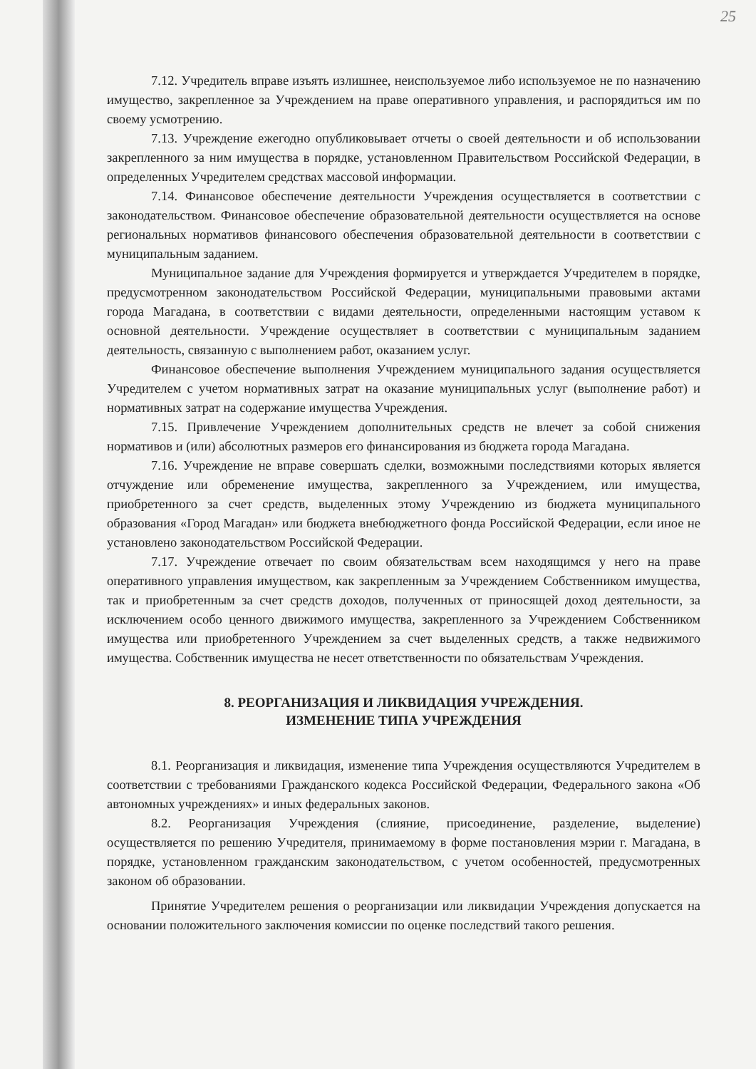25
7.12. Учредитель вправе изъять излишнее, неиспользуемое либо используемое не по назначению имущество, закрепленное за Учреждением на праве оперативного управления, и распорядиться им по своему усмотрению.
7.13. Учреждение ежегодно опубликовывает отчеты о своей деятельности и об использовании закрепленного за ним имущества в порядке, установленном Правительством Российской Федерации, в определенных Учредителем средствах массовой информации.
7.14. Финансовое обеспечение деятельности Учреждения осуществляется в соответствии с законодательством. Финансовое обеспечение образовательной деятельности осуществляется на основе региональных нормативов финансового обеспечения образовательной деятельности в соответствии с муниципальным заданием.
Муниципальное задание для Учреждения формируется и утверждается Учредителем в порядке, предусмотренном законодательством Российской Федерации, муниципальными правовыми актами города Магадана, в соответствии с видами деятельности, определенными настоящим уставом к основной деятельности. Учреждение осуществляет в соответствии с муниципальным заданием деятельность, связанную с выполнением работ, оказанием услуг.
Финансовое обеспечение выполнения Учреждением муниципального задания осуществляется Учредителем с учетом нормативных затрат на оказание муниципальных услуг (выполнение работ) и нормативных затрат на содержание имущества Учреждения.
7.15. Привлечение Учреждением дополнительных средств не влечет за собой снижения нормативов и (или) абсолютных размеров его финансирования из бюджета города Магадана.
7.16. Учреждение не вправе совершать сделки, возможными последствиями которых является отчуждение или обременение имущества, закрепленного за Учреждением, или имущества, приобретенного за счет средств, выделенных этому Учреждению из бюджета муниципального образования «Город Магадан» или бюджета внебюджетного фонда Российской Федерации, если иное не установлено законодательством Российской Федерации.
7.17. Учреждение отвечает по своим обязательствам всем находящимся у него на праве оперативного управления имуществом, как закрепленным за Учреждением Собственником имущества, так и приобретенным за счет средств доходов, полученных от приносящей доход деятельности, за исключением особо ценного движимого имущества, закрепленного за Учреждением Собственником имущества или приобретенного Учреждением за счет выделенных средств, а также недвижимого имущества. Собственник имущества не несет ответственности по обязательствам Учреждения.
8. РЕОРГАНИЗАЦИЯ И ЛИКВИДАЦИЯ УЧРЕЖДЕНИЯ.
ИЗМЕНЕНИЕ ТИПА УЧРЕЖДЕНИЯ
8.1. Реорганизация и ликвидация, изменение типа Учреждения осуществляются Учредителем в соответствии с требованиями Гражданского кодекса Российской Федерации, Федерального закона «Об автономных учреждениях» и иных федеральных законов.
8.2. Реорганизация Учреждения (слияние, присоединение, разделение, выделение) осуществляется по решению Учредителя, принимаемому в форме постановления мэрии г. Магадана, в порядке, установленном гражданским законодательством, с учетом особенностей, предусмотренных законом об образовании.
Принятие Учредителем решения о реорганизации или ликвидации Учреждения допускается на основании положительного заключения комиссии по оценке последствий такого решения.